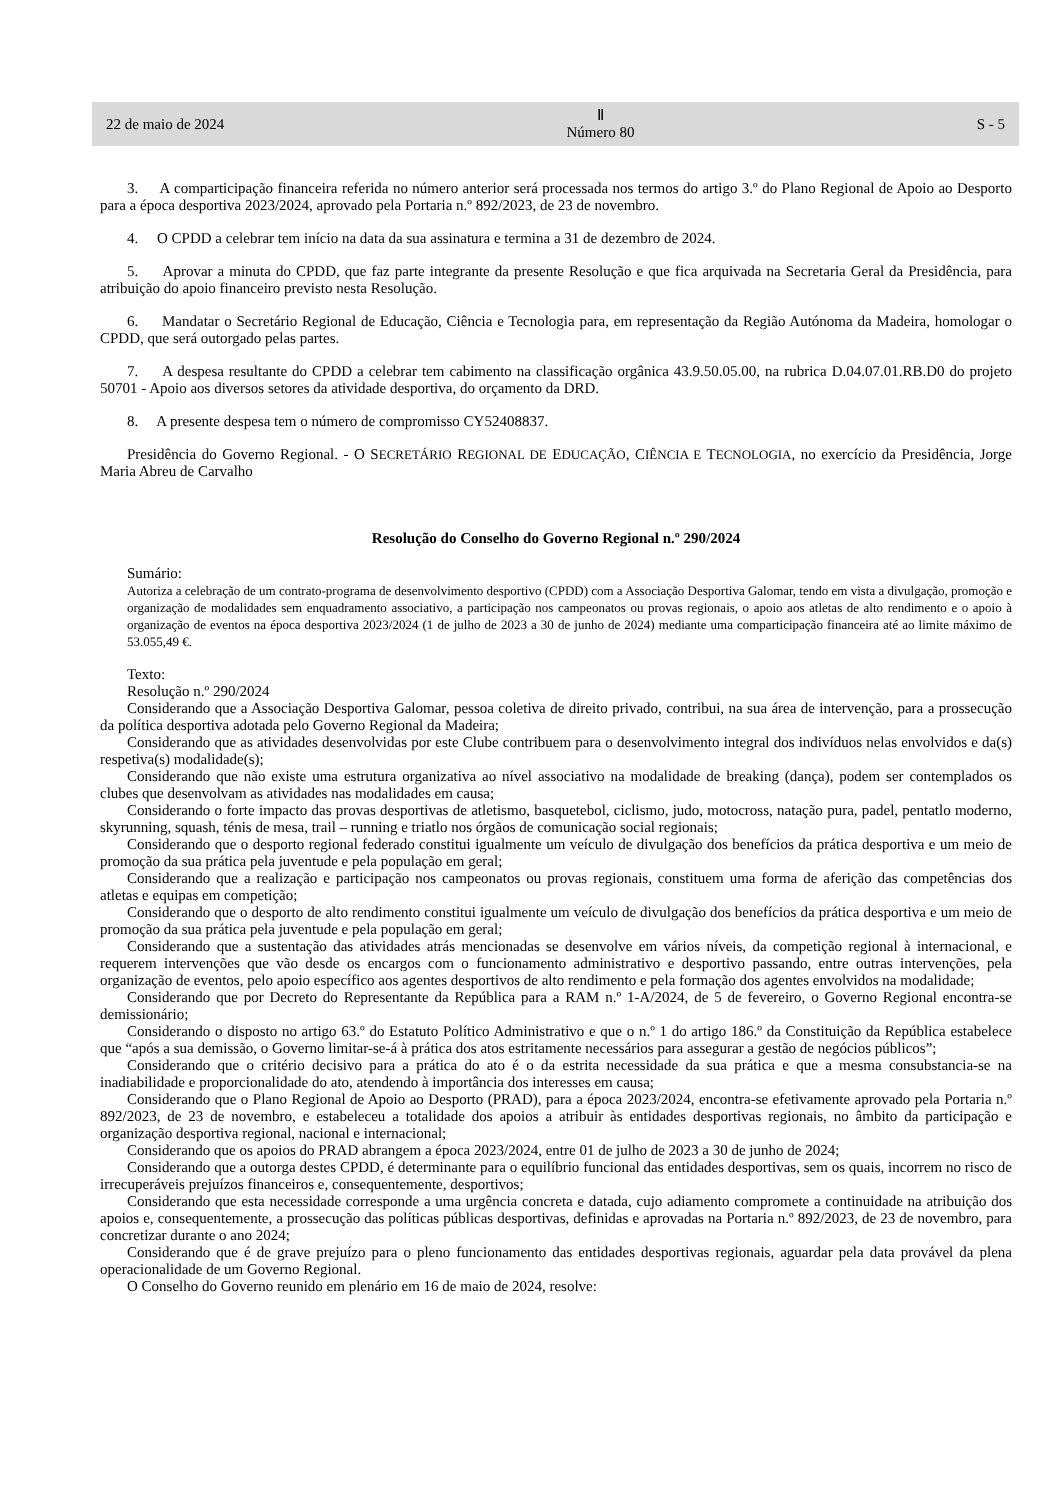22 de maio de 2024 Ⅱ
Número 80 S - 5
3. A comparticipação financeira referida no número anterior será processada nos termos do artigo 3.º do Plano Regional de Apoio ao Desporto para a época desportiva 2023/2024, aprovado pela Portaria n.º 892/2023, de 23 de novembro.
4. O CPDD a celebrar tem início na data da sua assinatura e termina a 31 de dezembro de 2024.
5. Aprovar a minuta do CPDD, que faz parte integrante da presente Resolução e que fica arquivada na Secretaria Geral da Presidência, para atribuição do apoio financeiro previsto nesta Resolução.
6. Mandatar o Secretário Regional de Educação, Ciência e Tecnologia para, em representação da Região Autónoma da Madeira, homologar o CPDD, que será outorgado pelas partes.
7. A despesa resultante do CPDD a celebrar tem cabimento na classificação orgânica 43.9.50.05.00, na rubrica D.04.07.01.RB.D0 do projeto 50701 - Apoio aos diversos setores da atividade desportiva, do orçamento da DRD.
8. A presente despesa tem o número de compromisso CY52408837.
Presidência do Governo Regional. - O SECRETÁRIO REGIONAL DE EDUCAÇÃO, CIÊNCIA E TECNOLOGIA, no exercício da Presidência, Jorge Maria Abreu de Carvalho
Resolução do Conselho do Governo Regional n.º 290/2024
Sumário:
Autoriza a celebração de um contrato-programa de desenvolvimento desportivo (CPDD) com a Associação Desportiva Galomar, tendo em vista a divulgação, promoção e organização de modalidades sem enquadramento associativo, a participação nos campeonatos ou provas regionais, o apoio aos atletas de alto rendimento e o apoio à organização de eventos na época desportiva 2023/2024 (1 de julho de 2023 a 30 de junho de 2024) mediante uma comparticipação financeira até ao limite máximo de 53.055,49 €.
Texto:
Resolução n.º 290/2024
Considerando que a Associação Desportiva Galomar, pessoa coletiva de direito privado, contribui, na sua área de intervenção, para a prossecução da política desportiva adotada pelo Governo Regional da Madeira;
Considerando que as atividades desenvolvidas por este Clube contribuem para o desenvolvimento integral dos indivíduos nelas envolvidos e da(s) respetiva(s) modalidade(s);
Considerando que não existe uma estrutura organizativa ao nível associativo na modalidade de breaking (dança), podem ser contemplados os clubes que desenvolvam as atividades nas modalidades em causa;
Considerando o forte impacto das provas desportivas de atletismo, basquetebol, ciclismo, judo, motocross, natação pura, padel, pentatlo moderno, skyrunning, squash, ténis de mesa, trail – running e triatlo nos órgãos de comunicação social regionais;
Considerando que o desporto regional federado constitui igualmente um veículo de divulgação dos benefícios da prática desportiva e um meio de promoção da sua prática pela juventude e pela população em geral;
Considerando que a realização e participação nos campeonatos ou provas regionais, constituem uma forma de aferição das competências dos atletas e equipas em competição;
Considerando que o desporto de alto rendimento constitui igualmente um veículo de divulgação dos benefícios da prática desportiva e um meio de promoção da sua prática pela juventude e pela população em geral;
Considerando que a sustentação das atividades atrás mencionadas se desenvolve em vários níveis, da competição regional à internacional, e requerem intervenções que vão desde os encargos com o funcionamento administrativo e desportivo passando, entre outras intervenções, pela organização de eventos, pelo apoio específico aos agentes desportivos de alto rendimento e pela formação dos agentes envolvidos na modalidade;
Considerando que por Decreto do Representante da República para a RAM n.º 1-A/2024, de 5 de fevereiro, o Governo Regional encontra-se demissionário;
Considerando o disposto no artigo 63.º do Estatuto Político Administrativo e que o n.º 1 do artigo 186.º da Constituição da República estabelece que “após a sua demissão, o Governo limitar-se-á à prática dos atos estritamente necessários para assegurar a gestão de negócios públicos”;
Considerando que o critério decisivo para a prática do ato é o da estrita necessidade da sua prática e que a mesma consubstancia-se na inadiabilidade e proporcionalidade do ato, atendendo à importância dos interesses em causa;
Considerando que o Plano Regional de Apoio ao Desporto (PRAD), para a época 2023/2024, encontra-se efetivamente aprovado pela Portaria n.º 892/2023, de 23 de novembro, e estabeleceu a totalidade dos apoios a atribuir às entidades desportivas regionais, no âmbito da participação e organização desportiva regional, nacional e internacional;
Considerando que os apoios do PRAD abrangem a época 2023/2024, entre 01 de julho de 2023 a 30 de junho de 2024;
Considerando que a outorga destes CPDD, é determinante para o equilíbrio funcional das entidades desportivas, sem os quais, incorrem no risco de irrecuperáveis prejuízos financeiros e, consequentemente, desportivos;
Considerando que esta necessidade corresponde a uma urgência concreta e datada, cujo adiamento compromete a continuidade na atribuição dos apoios e, consequentemente, a prossecução das políticas públicas desportivas, definidas e aprovadas na Portaria n.º 892/2023, de 23 de novembro, para concretizar durante o ano 2024;
Considerando que é de grave prejuízo para o pleno funcionamento das entidades desportivas regionais, aguardar pela data provável da plena operacionalidade de um Governo Regional.
O Conselho do Governo reunido em plenário em 16 de maio de 2024, resolve: